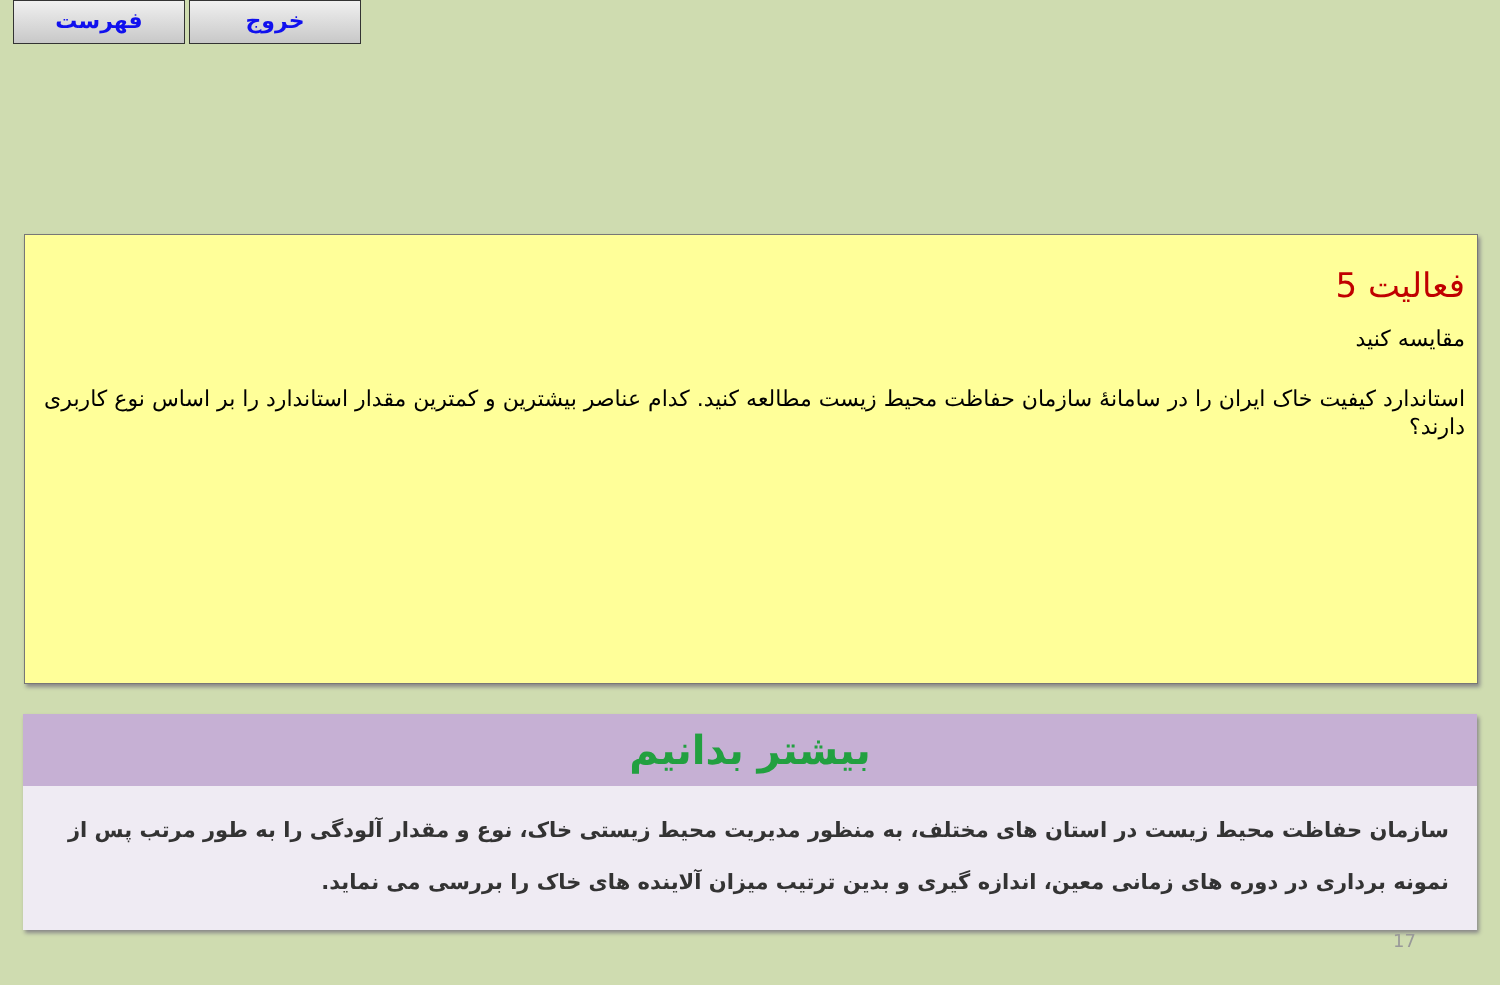فهرست خروج
فعالیت 5
مقایسه کنید
استاندارد کیفیت خاک ایران را در سامانهٔ سازمان حفاظت محیط زیست مطالعه کنید. کدام عناصر بیشترین و کمترین مقدار استاندارد را بر اساس نوع کاربری دارند؟
بیشتر بدانیم
سازمان حفاظت محیط زیست در استان های مختلف، به منظور مدیریت محیط زیستی خاک، نوع و مقدار آلودگی را به طور مرتب پس از نمونه برداری در دوره های زمانی معین، اندازه گیری و بدین ترتیب میزان آلاینده های خاک را بررسی می نماید.
17